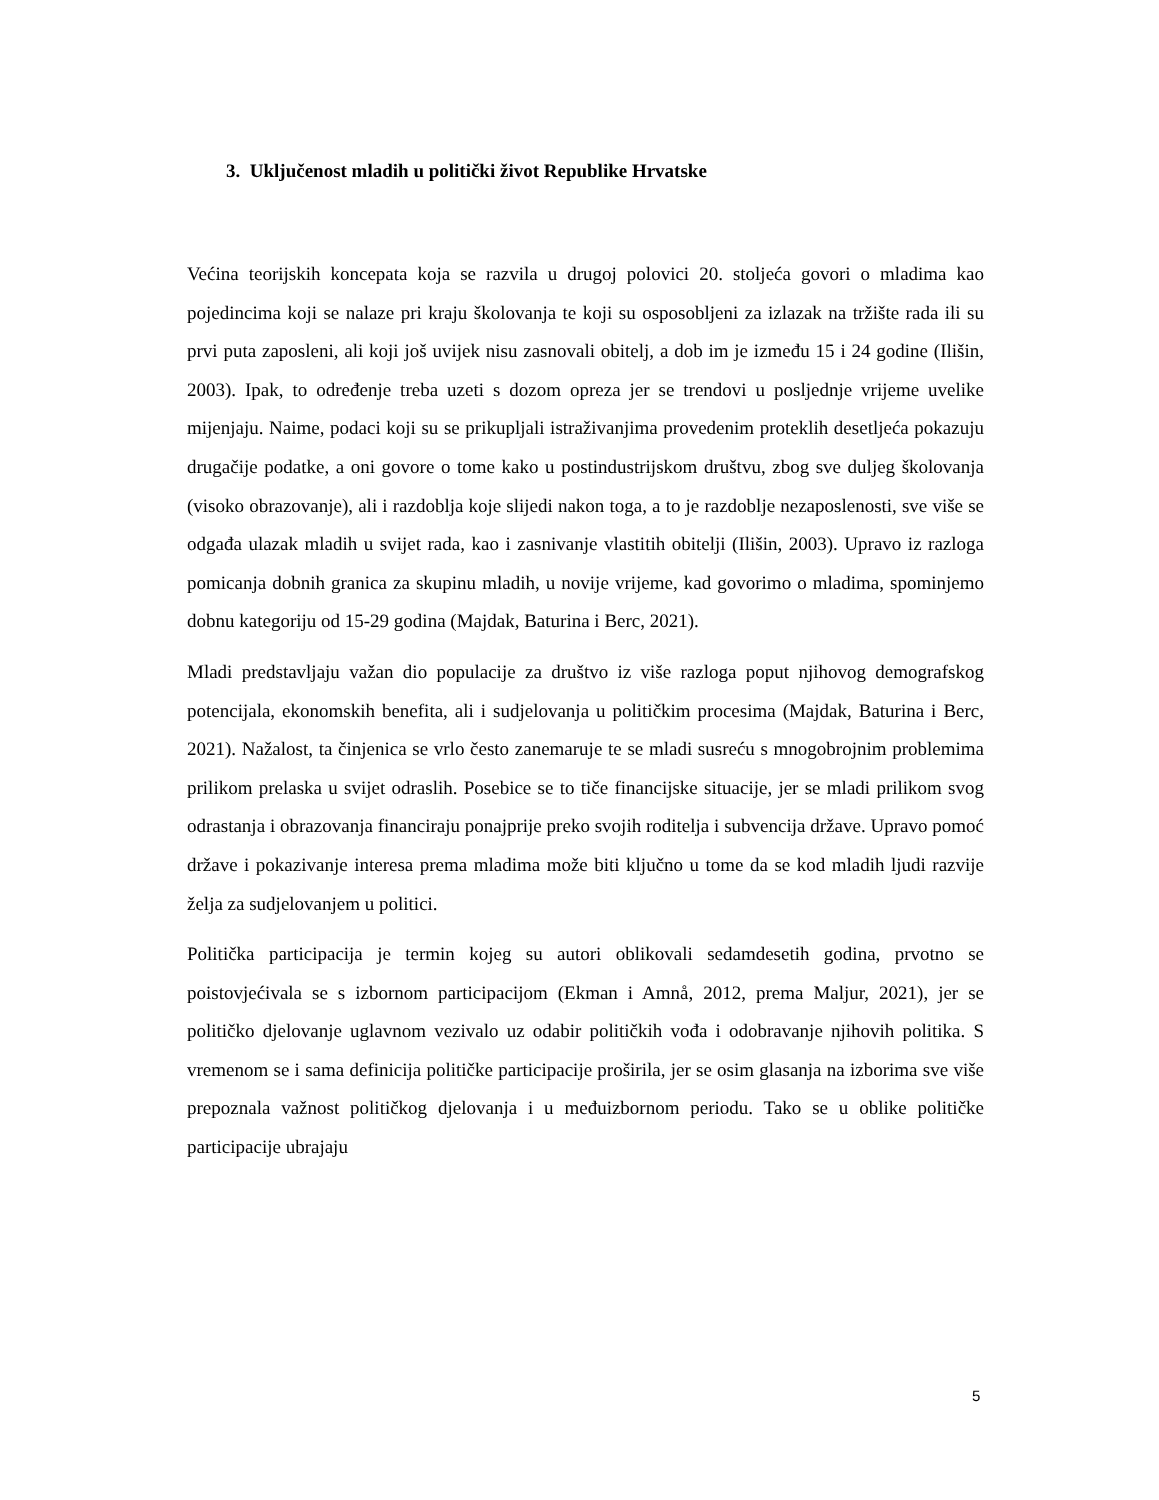3. Uključenost mladih u politički život Republike Hrvatske
Većina teorijskih koncepata koja se razvila u drugoj polovici 20. stoljeća govori o mladima kao pojedincima koji se nalaze pri kraju školovanja te koji su osposobljeni za izlazak na tržište rada ili su prvi puta zaposleni, ali koji još uvijek nisu zasnovali obitelj, a dob im je između 15 i 24 godine (Ilišin, 2003). Ipak, to određenje treba uzeti s dozom opreza jer se trendovi u posljednje vrijeme uvelike mijenjaju. Naime, podaci koji su se prikupljali istraživanjima provedenim proteklih desetljeća pokazuju drugačije podatke, a oni govore o tome kako u postindustrijskom društvu, zbog sve duljeg školovanja (visoko obrazovanje), ali i razdoblja koje slijedi nakon toga, a to je razdoblje nezaposlenosti, sve više se odgađa ulazak mladih u svijet rada, kao i zasnivanje vlastitih obitelji (Ilišin, 2003). Upravo iz razloga pomicanja dobnih granica za skupinu mladih, u novije vrijeme, kad govorimo o mladima, spominjemo dobnu kategoriju od 15-29 godina (Majdak, Baturina i Berc, 2021).
Mladi predstavljaju važan dio populacije za društvo iz više razloga poput njihovog demografskog potencijala, ekonomskih benefita, ali i sudjelovanja u političkim procesima (Majdak, Baturina i Berc, 2021). Nažalost, ta činjenica se vrlo često zanemaruje te se mladi susreću s mnogobrojnim problemima prilikom prelaska u svijet odraslih. Posebice se to tiče financijske situacije, jer se mladi prilikom svog odrastanja i obrazovanja financiraju ponajprije preko svojih roditelja i subvencija države. Upravo pomoć države i pokazivanje interesa prema mladima može biti ključno u tome da se kod mladih ljudi razvije želja za sudjelovanjem u politici.
Politička participacija je termin kojeg su autori oblikovali sedamdesetih godina, prvotno se poistovjećivala se s izbornom participacijom (Ekman i Amnå, 2012, prema Maljur, 2021), jer se političko djelovanje uglavnom vezivalo uz odabir političkih vođa i odobravanje njihovih politika. S vremenom se i sama definicija političke participacije proširila, jer se osim glasanja na izborima sve više prepoznala važnost političkog djelovanja i u međuizbornom periodu. Tako se u oblike političke participacije ubrajaju
5